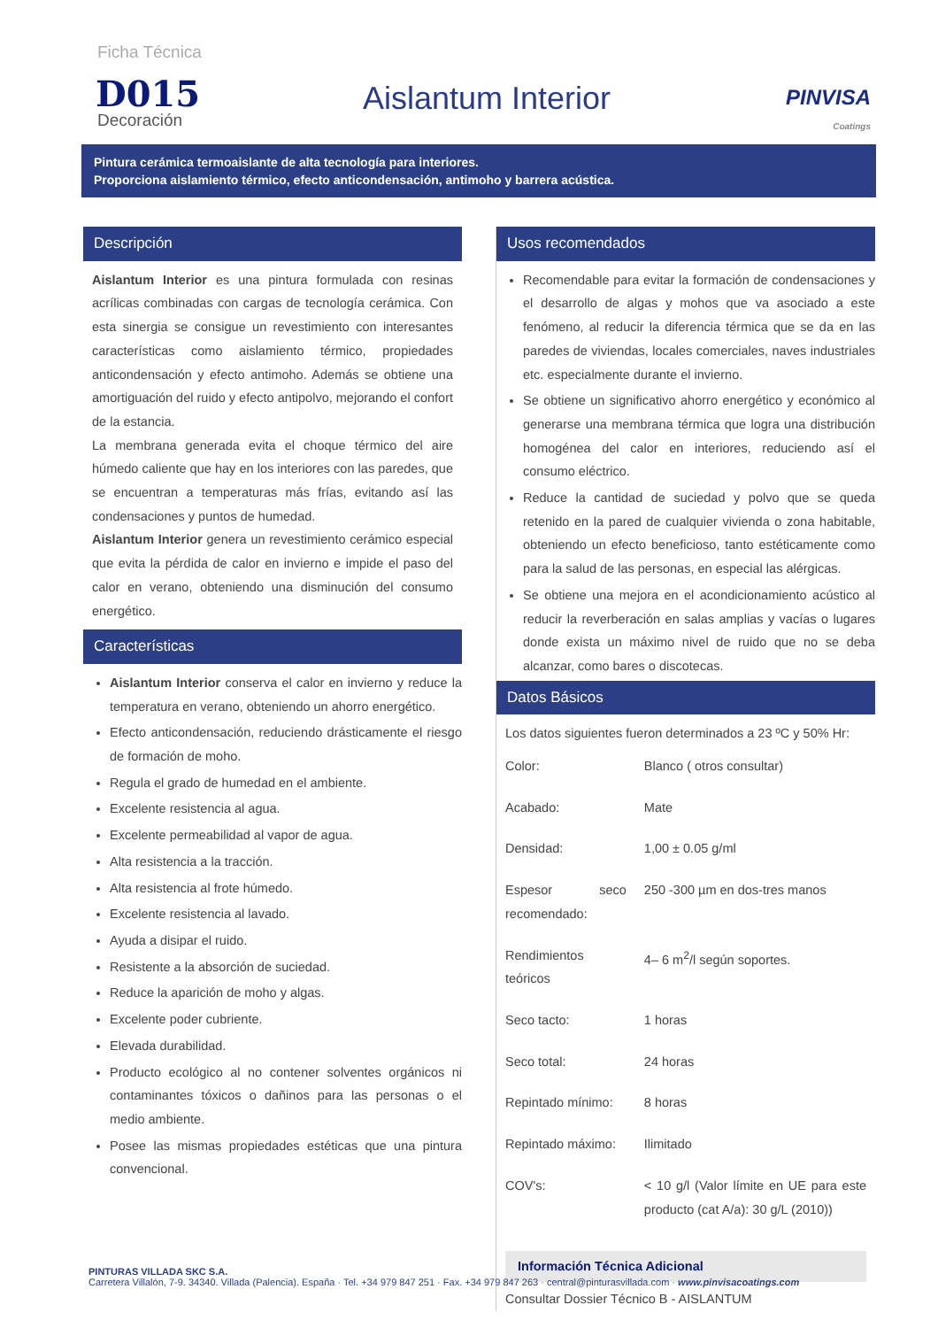Ficha Técnica
D015
Decoración
Aislantum Interior
PINVISA
Coatings
Pintura cerámica termoaislante de alta tecnología para interiores.
Proporciona aislamiento térmico, efecto anticondensación, antimoho y barrera acústica.
Descripción
Aislantum Interior es una pintura formulada con resinas acrílicas combinadas con cargas de tecnología cerámica. Con esta sinergia se consigue un revestimiento con interesantes características como aislamiento térmico, propiedades anticondensación y efecto antimoho. Además se obtiene una amortiguación del ruido y efecto antipolvo, mejorando el confort de la estancia.
La membrana generada evita el choque térmico del aire húmedo caliente que hay en los interiores con las paredes, que se encuentran a temperaturas más frías, evitando así las condensaciones y puntos de humedad.
Aislantum Interior genera un revestimiento cerámico especial que evita la pérdida de calor en invierno e impide el paso del calor en verano, obteniendo una disminución del consumo energético.
Características
Aislantum Interior conserva el calor en invierno y reduce la temperatura en verano, obteniendo un ahorro energético.
Efecto anticondensación, reduciendo drásticamente el riesgo de formación de moho.
Regula el grado de humedad en el ambiente.
Excelente resistencia al agua.
Excelente permeabilidad al vapor de agua.
Alta resistencia a la tracción.
Alta resistencia al frote húmedo.
Excelente resistencia al lavado.
Ayuda a disipar el ruido.
Resistente a la absorción de suciedad.
Reduce la aparición de moho y algas.
Excelente poder cubriente.
Elevada durabilidad.
Producto ecológico al no contener solventes orgánicos ni contaminantes tóxicos o dañinos para las personas o el medio ambiente.
Posee las mismas propiedades estéticas que una pintura convencional.
Usos recomendados
Recomendable para evitar la formación de condensaciones y el desarrollo de algas y mohos que va asociado a este fenómeno, al reducir la diferencia térmica que se da en las paredes de viviendas, locales comerciales, naves industriales etc. especialmente durante el invierno.
Se obtiene un significativo ahorro energético y económico al generarse una membrana térmica que logra una distribución homogénea del calor en interiores, reduciendo así el consumo eléctrico.
Reduce la cantidad de suciedad y polvo que se queda retenido en la pared de cualquier vivienda o zona habitable, obteniendo un efecto beneficioso, tanto estéticamente como para la salud de las personas, en especial las alérgicas.
Se obtiene una mejora en el acondicionamiento acústico al reducir la reverberación en salas amplias y vacías o lugares donde exista un máximo nivel de ruido que no se deba alcanzar, como bares o discotecas.
Datos Básicos
Los datos siguientes fueron determinados a 23 ºC y 50% Hr:
| Color: | Blanco ( otros consultar) |
| Acabado: | Mate |
| Densidad: | 1,00 ± 0.05 g/ml |
| Espesor seco recomendado: | 250 -300 µm en dos-tres manos |
| Rendimientos teóricos | 4– 6 m<sup>2</sup>/l según soportes. |
| Seco tacto: | 1 horas |
| Seco total: | 24 horas |
| Repintado mínimo: | 8 horas |
| Repintado máximo: | Ilimitado |
| COV's: | < 10 g/l (Valor límite en UE para este producto (cat A/a): 30 g/L (2010)) |
Información Técnica Adicional
Consultar Dossier Técnico B - AISLANTUM
PINTURAS VILLADA SKC S.A.
Carretera Villalón, 7-9. 34340. Villada (Palencia). España · Tel. +34 979 847 251 · Fax. +34 979 847 263 · central@pinturasvillada.com · www.pinvisacoatings.com